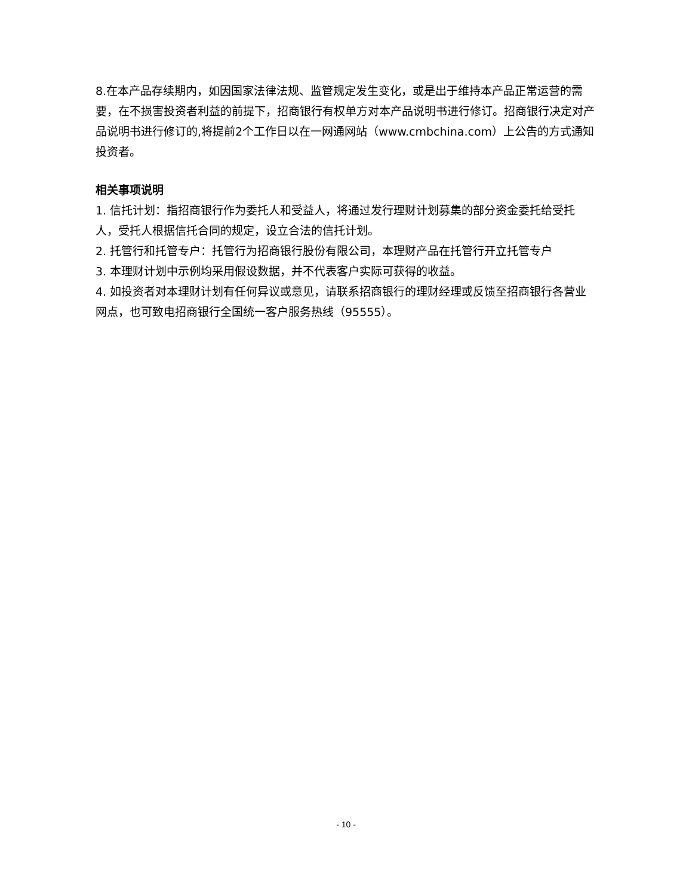8.在本产品存续期内，如因国家法律法规、监管规定发生变化，或是出于维持本产品正常运营的需要，在不损害投资者利益的前提下，招商银行有权单方对本产品说明书进行修订。招商银行决定对产品说明书进行修订的,将提前2个工作日以在一网通网站（www.cmbchina.com）上公告的方式通知投资者。
相关事项说明
1. 信托计划：指招商银行作为委托人和受益人，将通过发行理财计划募集的部分资金委托给受托人，受托人根据信托合同的规定，设立合法的信托计划。
2. 托管行和托管专户：托管行为招商银行股份有限公司，本理财产品在托管行开立托管专户
3. 本理财计划中示例均采用假设数据，并不代表客户实际可获得的收益。
4. 如投资者对本理财计划有任何异议或意见，请联系招商银行的理财经理或反馈至招商银行各营业网点，也可致电招商银行全国统一客户服务热线（95555）。
- 10 -